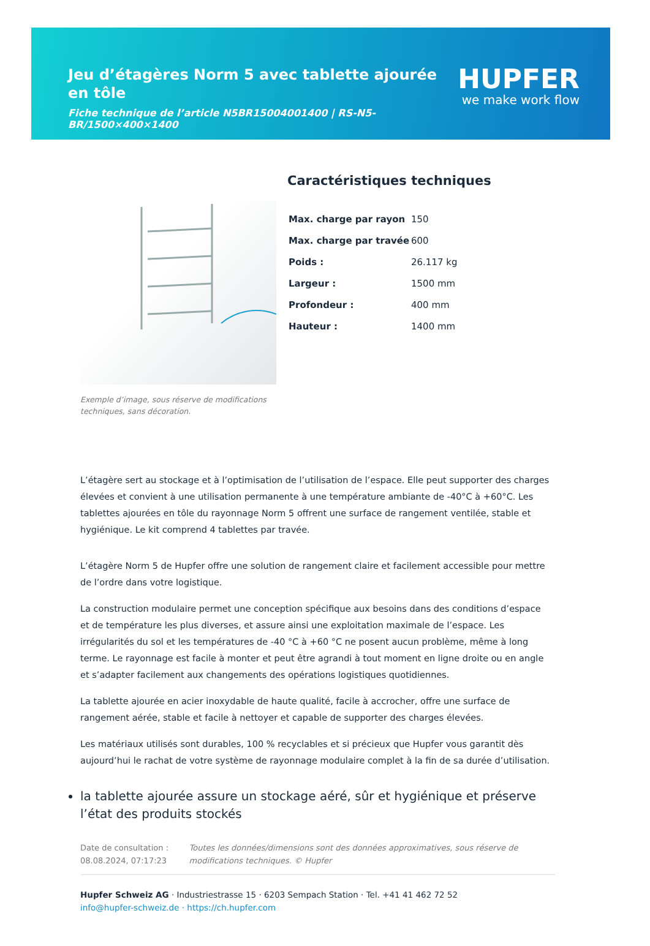Jeu d’étagères Norm 5 avec tablette ajourée en tôle
Fiche technique de l’article N5BR15004001400 | RS-N5-BR/1500×400×1400
HUPFER
we make work flow
Exemple d’image, sous réserve de modifications techniques, sans décoration.
Caractéristiques techniques
| Max. charge par rayon | 150 |
| Max. charge par travée | 600 |
| Poids : | 26.117 kg |
| Largeur : | 1500 mm |
| Profondeur : | 400 mm |
| Hauteur : | 1400 mm |
L’étagère sert au stockage et à l’optimisation de l’utilisation de l’espace. Elle peut supporter des charges élevées et convient à une utilisation permanente à une température ambiante de -40°C à +60°C. Les tablettes ajourées en tôle du rayonnage Norm 5 offrent une surface de rangement ventilée, stable et hygiénique. Le kit comprend 4 tablettes par travée.
L’étagère Norm 5 de Hupfer offre une solution de rangement claire et facilement accessible pour mettre de l’ordre dans votre logistique.
La construction modulaire permet une conception spécifique aux besoins dans des conditions d’espace et de température les plus diverses, et assure ainsi une exploitation maximale de l’espace. Les irrégularités du sol et les températures de -40 °C à +60 °C ne posent aucun problème, même à long terme. Le rayonnage est facile à monter et peut être agrandi à tout moment en ligne droite ou en angle et s’adapter facilement aux changements des opérations logistiques quotidiennes.
La tablette ajourée en acier inoxydable de haute qualité, facile à accrocher, offre une surface de rangement aérée, stable et facile à nettoyer et capable de supporter des charges élevées.
Les matériaux utilisés sont durables, 100 % recyclables et si précieux que Hupfer vous garantit dès aujourd’hui le rachat de votre système de rayonnage modulaire complet à la fin de sa durée d’utilisation.
la tablette ajourée assure un stockage aéré, sûr et hygiénique et préserve l’état des produits stockés
Date de consultation : 08.08.2024, 07:17:23
Toutes les données/dimensions sont des données approximatives, sous réserve de modifications techniques. © Hupfer
Hupfer Schweiz AG · Industriestrasse 15 · 6203 Sempach Station · Tel. +41 41 462 72 52
info@hupfer-schweiz.de · https://ch.hupfer.com